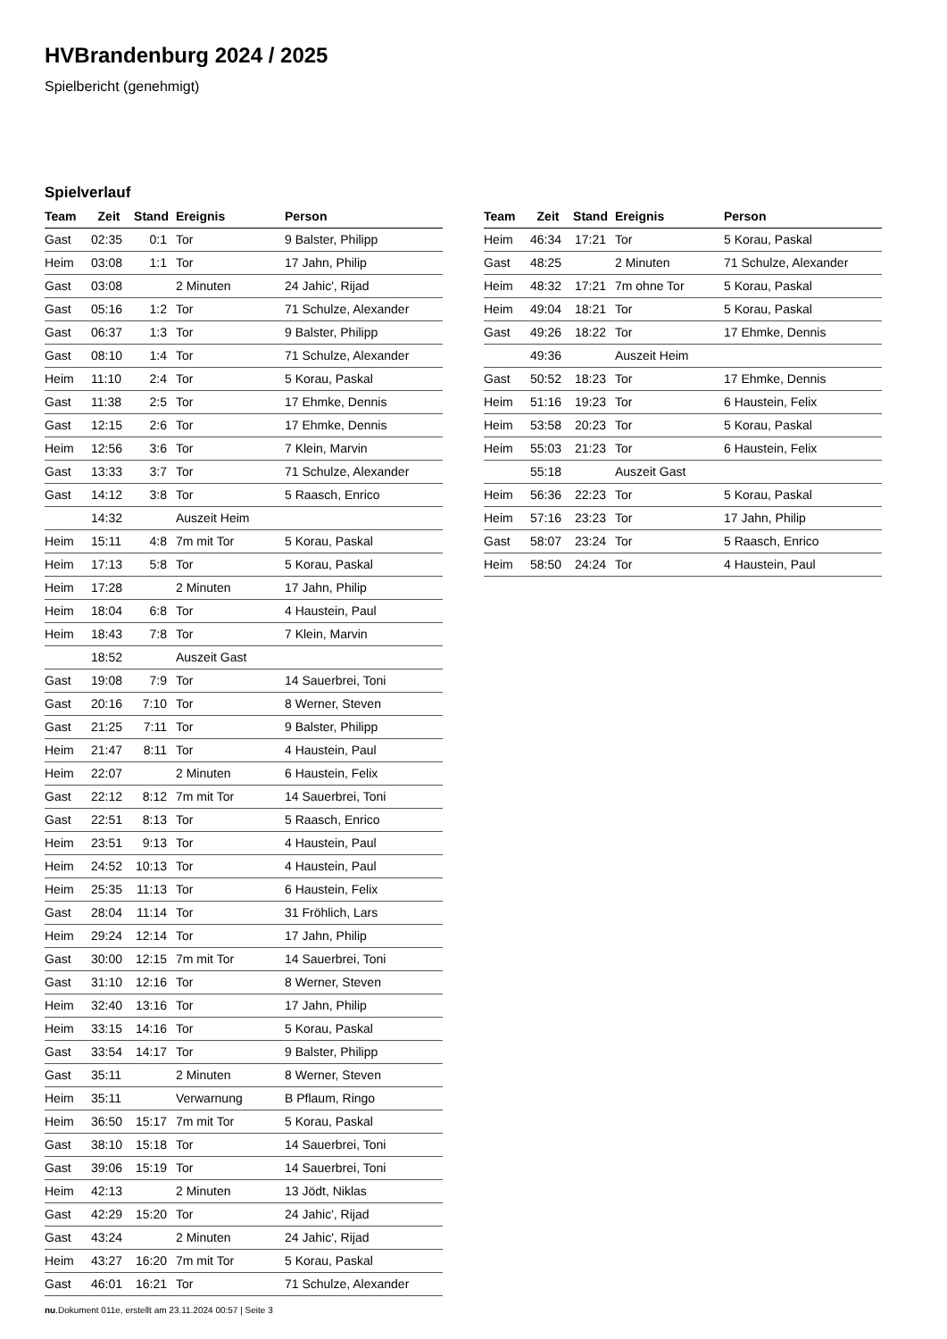HVBrandenburg 2024 / 2025
Spielbericht (genehmigt)
Spielverlauf
| Team | Zeit | Stand | Ereignis | Person |
| --- | --- | --- | --- | --- |
| Gast | 02:35 | 0:1 | Tor | 9 Balster, Philipp |
| Heim | 03:08 | 1:1 | Tor | 17 Jahn, Philip |
| Gast | 03:08 | | 2 Minuten | 24 Jahic', Rijad |
| Gast | 05:16 | 1:2 | Tor | 71 Schulze, Alexander |
| Gast | 06:37 | 1:3 | Tor | 9 Balster, Philipp |
| Gast | 08:10 | 1:4 | Tor | 71 Schulze, Alexander |
| Heim | 11:10 | 2:4 | Tor | 5 Korau, Paskal |
| Gast | 11:38 | 2:5 | Tor | 17 Ehmke, Dennis |
| Gast | 12:15 | 2:6 | Tor | 17 Ehmke, Dennis |
| Heim | 12:56 | 3:6 | Tor | 7 Klein, Marvin |
| Gast | 13:33 | 3:7 | Tor | 71 Schulze, Alexander |
| Gast | 14:12 | 3:8 | Tor | 5 Raasch, Enrico |
| | 14:32 | | Auszeit Heim | |
| Heim | 15:11 | 4:8 | 7m mit Tor | 5 Korau, Paskal |
| Heim | 17:13 | 5:8 | Tor | 5 Korau, Paskal |
| Heim | 17:28 | | 2 Minuten | 17 Jahn, Philip |
| Heim | 18:04 | 6:8 | Tor | 4 Haustein, Paul |
| Heim | 18:43 | 7:8 | Tor | 7 Klein, Marvin |
| | 18:52 | | Auszeit Gast | |
| Gast | 19:08 | 7:9 | Tor | 14 Sauerbrei, Toni |
| Gast | 20:16 | 7:10 | Tor | 8 Werner, Steven |
| Gast | 21:25 | 7:11 | Tor | 9 Balster, Philipp |
| Heim | 21:47 | 8:11 | Tor | 4 Haustein, Paul |
| Heim | 22:07 | | 2 Minuten | 6 Haustein, Felix |
| Gast | 22:12 | 8:12 | 7m mit Tor | 14 Sauerbrei, Toni |
| Gast | 22:51 | 8:13 | Tor | 5 Raasch, Enrico |
| Heim | 23:51 | 9:13 | Tor | 4 Haustein, Paul |
| Heim | 24:52 | 10:13 | Tor | 4 Haustein, Paul |
| Heim | 25:35 | 11:13 | Tor | 6 Haustein, Felix |
| Gast | 28:04 | 11:14 | Tor | 31 Fröhlich, Lars |
| Heim | 29:24 | 12:14 | Tor | 17 Jahn, Philip |
| Gast | 30:00 | 12:15 | 7m mit Tor | 14 Sauerbrei, Toni |
| Gast | 31:10 | 12:16 | Tor | 8 Werner, Steven |
| Heim | 32:40 | 13:16 | Tor | 17 Jahn, Philip |
| Heim | 33:15 | 14:16 | Tor | 5 Korau, Paskal |
| Gast | 33:54 | 14:17 | Tor | 9 Balster, Philipp |
| Gast | 35:11 | | 2 Minuten | 8 Werner, Steven |
| Heim | 35:11 | | Verwarnung | B Pflaum, Ringo |
| Heim | 36:50 | 15:17 | 7m mit Tor | 5 Korau, Paskal |
| Gast | 38:10 | 15:18 | Tor | 14 Sauerbrei, Toni |
| Gast | 39:06 | 15:19 | Tor | 14 Sauerbrei, Toni |
| Heim | 42:13 | | 2 Minuten | 13 Jödt, Niklas |
| Gast | 42:29 | 15:20 | Tor | 24 Jahic', Rijad |
| Gast | 43:24 | | 2 Minuten | 24 Jahic', Rijad |
| Heim | 43:27 | 16:20 | 7m mit Tor | 5 Korau, Paskal |
| Gast | 46:01 | 16:21 | Tor | 71 Schulze, Alexander |
| Team | Zeit | Stand | Ereignis | Person |
| --- | --- | --- | --- | --- |
| Heim | 46:34 | 17:21 | Tor | 5 Korau, Paskal |
| Gast | 48:25 | | 2 Minuten | 71 Schulze, Alexander |
| Heim | 48:32 | 17:21 | 7m ohne Tor | 5 Korau, Paskal |
| Heim | 49:04 | 18:21 | Tor | 5 Korau, Paskal |
| Gast | 49:26 | 18:22 | Tor | 17 Ehmke, Dennis |
| | 49:36 | | Auszeit Heim | |
| Gast | 50:52 | 18:23 | Tor | 17 Ehmke, Dennis |
| Heim | 51:16 | 19:23 | Tor | 6 Haustein, Felix |
| Heim | 53:58 | 20:23 | Tor | 5 Korau, Paskal |
| Heim | 55:03 | 21:23 | Tor | 6 Haustein, Felix |
| | 55:18 | | Auszeit Gast | |
| Heim | 56:36 | 22:23 | Tor | 5 Korau, Paskal |
| Heim | 57:16 | 23:23 | Tor | 17 Jahn, Philip |
| Gast | 58:07 | 23:24 | Tor | 5 Raasch, Enrico |
| Heim | 58:50 | 24:24 | Tor | 4 Haustein, Paul |
nu.Dokument 011e, erstellt am 23.11.2024 00:57 | Seite 3